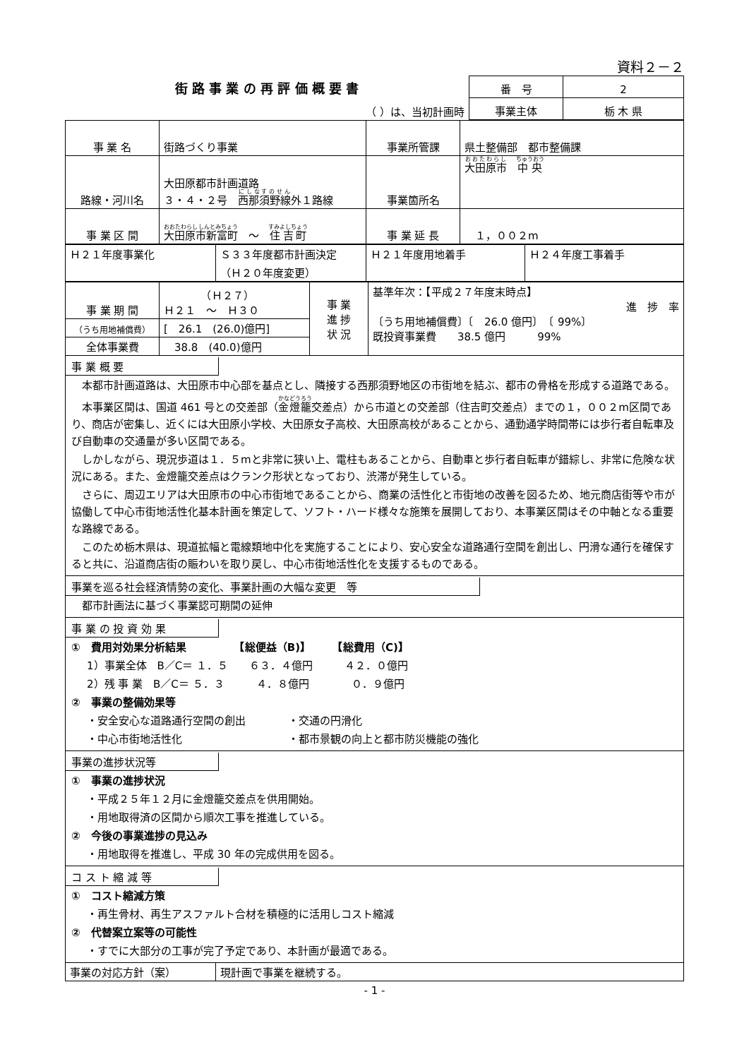資料２－２
| 街 路 事 業 の 再 評 価 概 要 書 | 番 号 | 2 |
| （ ）は、当初計画時 | 事業主体 | 栃 木 県 |
| 事 業 名 | 街路づくり事業 | 事業所管課 | 県土整備部 都市整備課 |
| 路線・河川名 | 大田原都市計画道路 ３・４・２号 西那須野線 外１路線 | 事業箇所名 | 大田原市 中央 |
| 事 業 区 間 | 大田原市新富町 ～ 住吉町 | 事 業 延 長 | １，００２m |
| Ｈ２１年度事業化 | Ｓ３３年度都市計画決定 （Ｈ２０年度変更） | Ｈ２１年度用地着手 | Ｈ２４年度工事着手 |
| 事 業 期 間 | （Ｈ２７） Ｈ２１ ～ Ｈ３０ | 事 業 進 捗 状 況 | 基準年次：【平成２７年度末時点】 進 捗 率 〔うち用地補償費〕〔 26.0 億円〕 〔 99%〕 既投資事業費 38.5 億円 99% |
| （うち用地補償費） | [ 26.1 (26.0)億円] | | |
| 全体事業費 | 38.8 (40.0)億円 | | |
事 業 概 要
　本都市計画道路は、大田原市中心部を基点とし、隣接する西那須野地区の市街地を結ぶ、都市の骨格を形成する道路である。
　本事業区間は、国道 461 号との交差部（金燈籠交差点）から市道との交差部（住吉町交差点）までの１，００２m区間であり、商店が密集し、近くには大田原小学校、大田原女子高校、大田原高校があることから、通勤通学時間帯には歩行者自転車及び自動車の交通量が多い区間である。
　しかしながら、現況歩道は１．５mと非常に狭い上、電柱もあることから、自動車と歩行者自転車が錯綜し、非常に危険な状況にある。また、金燈籠交差点はクランク形状となっており、渋滞が発生している。
　さらに、周辺エリアは大田原市の中心市街地であることから、商業の活性化と市街地の改善を図るため、地元商店街等や市が協働して中心市街地活性化基本計画を策定して、ソフト・ハード様々な施策を展開しており、本事業区間はその中軸となる重要な路線である。
　このため栃木県は、現道拡幅と電線類地中化を実施することにより、安心安全な道路通行空間を創出し、円滑な通行を確保すると共に、沿道商店街の賑わいを取り戻し、中心市街地活性化を支援するものである。
事業を巡る社会経済情勢の変化、事業計画の大幅な変更　等
　都市計画法に基づく事業認可期間の延伸
事 業 の 投 資 効 果
①　費用対効果分析結果　　　　　【総便益（B)】　　　【総費用（C)】
1）事業全体　B／C＝ １．５　　６３．４億円　　　４２．０億円
2）残 事 業　B／C＝ ５．３　　　４．８億円　　　　０．９億円
②　事業の整備効果等
・安全安心な道路通行空間の創出　　　　・交通の円滑化
・中心市街地活性化　　　　　　　　　　・都市景観の向上と都市防災機能の強化
事業の進捗状況等
①　事業の進捗状況
・平成２５年１２月に金燈籠交差点を供用開始。
・用地取得済の区間から順次工事を推進している。
②　今後の事業進捗の見込み
・用地取得を推進し、平成 30 年の完成供用を図る。
コ ス ト 縮 減 等
①　コスト縮減方策
・再生骨材、再生アスファルト合材を積極的に活用しコスト縮減
②　代替案立案等の可能性
・すでに大部分の工事が完了予定であり、本計画が最適である。
| 事業の対応方針（案） | 現計画で事業を継続する。 |
- 1 -